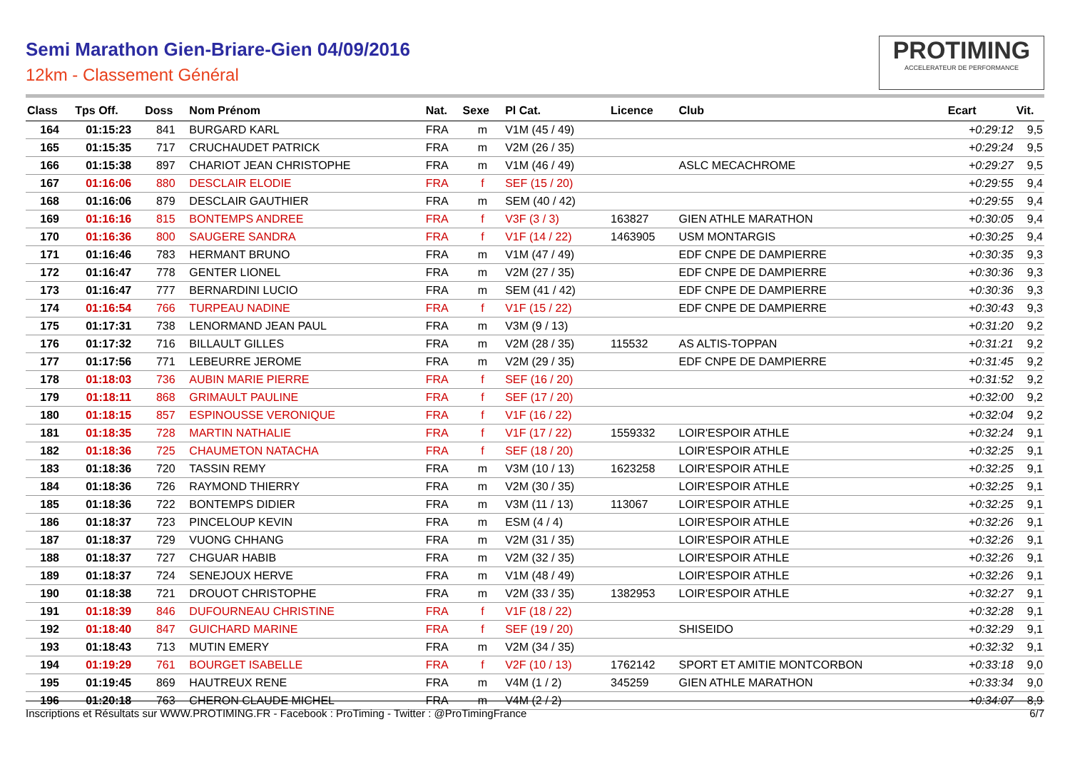Semi Marathon Gien-Briare-Gien 04/09/2016
12km - Classement Général
PROTIMING
ACCELERATEUR DE PERFORMANCE
| Class | Tps Off. | Doss | Nom Prénom | Nat. | Sexe | Pl Cat. | Licence | Club | Ecart | Vit. |
| --- | --- | --- | --- | --- | --- | --- | --- | --- | --- | --- |
| 164 | 01:15:23 | 841 | BURGARD KARL | FRA | m | V1M (45 / 49) | | | +0:29:12 | 9,5 |
| 165 | 01:15:35 | 717 | CRUCHAUDET PATRICK | FRA | m | V2M (26 / 35) | | | +0:29:24 | 9,5 |
| 166 | 01:15:38 | 897 | CHARIOT JEAN CHRISTOPHE | FRA | m | V1M (46 / 49) | | ASLC MECACHROME | +0:29:27 | 9,5 |
| 167 | 01:16:06 | 880 | DESCLAIR ELODIE | FRA | f | SEF (15 / 20) | | | +0:29:55 | 9,4 |
| 168 | 01:16:06 | 879 | DESCLAIR GAUTHIER | FRA | m | SEM (40 / 42) | | | +0:29:55 | 9,4 |
| 169 | 01:16:16 | 815 | BONTEMPS ANDREE | FRA | f | V3F (3 / 3) | 163827 | GIEN ATHLE MARATHON | +0:30:05 | 9,4 |
| 170 | 01:16:36 | 800 | SAUGERE SANDRA | FRA | f | V1F (14 / 22) | 1463905 | USM MONTARGIS | +0:30:25 | 9,4 |
| 171 | 01:16:46 | 783 | HERMANT BRUNO | FRA | m | V1M (47 / 49) | | EDF CNPE DE DAMPIERRE | +0:30:35 | 9,3 |
| 172 | 01:16:47 | 778 | GENTER LIONEL | FRA | m | V2M (27 / 35) | | EDF CNPE DE DAMPIERRE | +0:30:36 | 9,3 |
| 173 | 01:16:47 | 777 | BERNARDINI LUCIO | FRA | m | SEM (41 / 42) | | EDF CNPE DE DAMPIERRE | +0:30:36 | 9,3 |
| 174 | 01:16:54 | 766 | TURPEAU NADINE | FRA | f | V1F (15 / 22) | | EDF CNPE DE DAMPIERRE | +0:30:43 | 9,3 |
| 175 | 01:17:31 | 738 | LENORMAND JEAN PAUL | FRA | m | V3M (9 / 13) | | | +0:31:20 | 9,2 |
| 176 | 01:17:32 | 716 | BILLAULT GILLES | FRA | m | V2M (28 / 35) | 115532 | AS ALTIS-TOPPAN | +0:31:21 | 9,2 |
| 177 | 01:17:56 | 771 | LEBEURRE JEROME | FRA | m | V2M (29 / 35) | | EDF CNPE DE DAMPIERRE | +0:31:45 | 9,2 |
| 178 | 01:18:03 | 736 | AUBIN MARIE PIERRE | FRA | f | SEF (16 / 20) | | | +0:31:52 | 9,2 |
| 179 | 01:18:11 | 868 | GRIMAULT PAULINE | FRA | f | SEF (17 / 20) | | | +0:32:00 | 9,2 |
| 180 | 01:18:15 | 857 | ESPINOUSSE VERONIQUE | FRA | f | V1F (16 / 22) | | | +0:32:04 | 9,2 |
| 181 | 01:18:35 | 728 | MARTIN NATHALIE | FRA | f | V1F (17 / 22) | 1559332 | LOIR'ESPOIR ATHLE | +0:32:24 | 9,1 |
| 182 | 01:18:36 | 725 | CHAUMETON NATACHA | FRA | f | SEF (18 / 20) | | LOIR'ESPOIR ATHLE | +0:32:25 | 9,1 |
| 183 | 01:18:36 | 720 | TASSIN REMY | FRA | m | V3M (10 / 13) | 1623258 | LOIR'ESPOIR ATHLE | +0:32:25 | 9,1 |
| 184 | 01:18:36 | 726 | RAYMOND THIERRY | FRA | m | V2M (30 / 35) | | LOIR'ESPOIR ATHLE | +0:32:25 | 9,1 |
| 185 | 01:18:36 | 722 | BONTEMPS DIDIER | FRA | m | V3M (11 / 13) | 113067 | LOIR'ESPOIR ATHLE | +0:32:25 | 9,1 |
| 186 | 01:18:37 | 723 | PINCELOUP KEVIN | FRA | m | ESM (4 / 4) | | LOIR'ESPOIR ATHLE | +0:32:26 | 9,1 |
| 187 | 01:18:37 | 729 | VUONG CHHANG | FRA | m | V2M (31 / 35) | | LOIR'ESPOIR ATHLE | +0:32:26 | 9,1 |
| 188 | 01:18:37 | 727 | CHGUAR HABIB | FRA | m | V2M (32 / 35) | | LOIR'ESPOIR ATHLE | +0:32:26 | 9,1 |
| 189 | 01:18:37 | 724 | SENEJOUX HERVE | FRA | m | V1M (48 / 49) | | LOIR'ESPOIR ATHLE | +0:32:26 | 9,1 |
| 190 | 01:18:38 | 721 | DROUOT CHRISTOPHE | FRA | m | V2M (33 / 35) | 1382953 | LOIR'ESPOIR ATHLE | +0:32:27 | 9,1 |
| 191 | 01:18:39 | 846 | DUFOURNEAU CHRISTINE | FRA | f | V1F (18 / 22) | | | +0:32:28 | 9,1 |
| 192 | 01:18:40 | 847 | GUICHARD MARINE | FRA | f | SEF (19 / 20) | | SHISEIDO | +0:32:29 | 9,1 |
| 193 | 01:18:43 | 713 | MUTIN EMERY | FRA | m | V2M (34 / 35) | | | +0:32:32 | 9,1 |
| 194 | 01:19:29 | 761 | BOURGET ISABELLE | FRA | f | V2F (10 / 13) | 1762142 | SPORT ET AMITIE MONTCORBON | +0:33:18 | 9,0 |
| 195 | 01:19:45 | 869 | HAUTREUX RENE | FRA | m | V4M (1 / 2) | 345259 | GIEN ATHLE MARATHON | +0:33:34 | 9,0 |
| 196 | 01:20:18 | 763 | CHERON CLAUDE MICHEL | FRA | m | V4M (2 / 2) | | | +0:34:07 | 8,9 |
Inscriptions et Résultats sur WWW.PROTIMING.FR - Facebook : ProTiming - Twitter : @ProTimingFrance 6/7